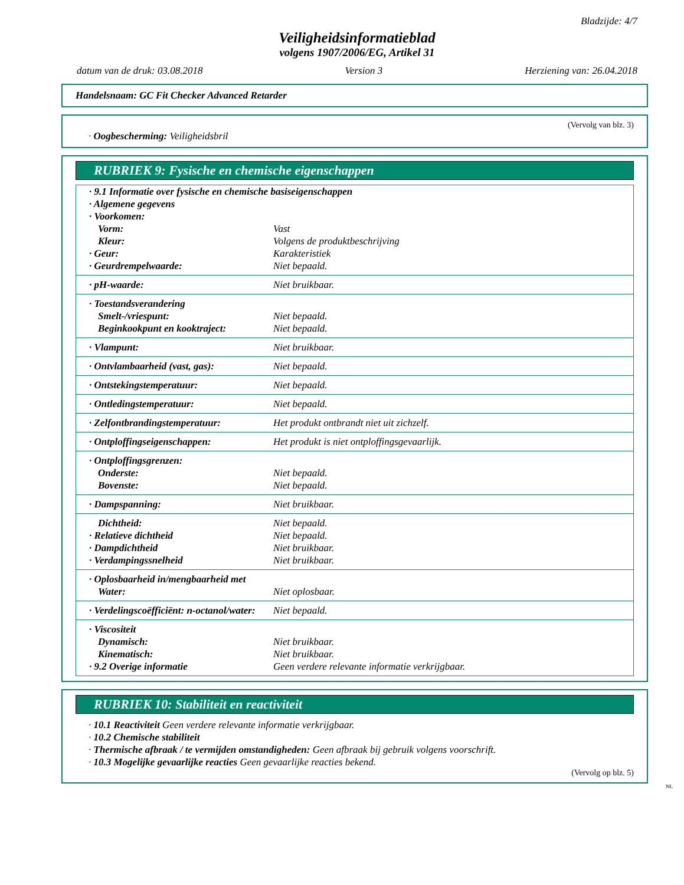Bladzijde: 4/7
Veiligheidsinformatieblad
volgens 1907/2006/EG, Artikel 31
datum van de druk: 03.08.2018 Version 3 Herziening van: 26.04.2018
Handelsnaam: GC Fit Checker Advanced Retarder
(Vervolg van blz. 3)
· Oogbescherming: Veiligheidsbril
RUBRIEK 9: Fysische en chemische eigenschappen
| · 9.1 Informatie over fysische en chemische basiseigenschappen | |
| · Algemene gegevens | |
| · Voorkomen: | |
| Vorm: | Vast |
| Kleur: | Volgens de produktbeschrijving |
| · Geur: | Karakteristiek |
| · Geurdrempelwaarde: | Niet bepaald. |
| · pH-waarde: | Niet bruikbaar. |
| · Toestandsverandering | |
| Smelt-/vriespunt: | Niet bepaald. |
| Beginkookpunt en kooktraject: | Niet bepaald. |
| · Vlampunt: | Niet bruikbaar. |
| · Ontvlambaarheid (vast, gas): | Niet bepaald. |
| · Ontstekingstemperatuur: | Niet bepaald. |
| · Ontledingstemperatuur: | Niet bepaald. |
| · Zelfontbrandingstemperatuur: | Het produkt ontbrandt niet uit zichzelf. |
| · Ontploffingseigenschappen: | Het produkt is niet ontploffingsgevaarlijk. |
| · Ontploffingsgrenzen: | |
| Onderste: | Niet bepaald. |
| Bovenste: | Niet bepaald. |
| · Dampspanning: | Niet bruikbaar. |
| Dichtheid: | Niet bepaald. |
| · Relatieve dichtheid | Niet bepaald. |
| · Dampdichtheid | Niet bruikbaar. |
| · Verdampingssnelheid | Niet bruikbaar. |
| · Oplosbaarheid in/mengbaarheid met | |
| Water: | Niet oplosbaar. |
| · Verdelingscoëfficiënt: n-octanol/water: | Niet bepaald. |
| · Viscositeit | |
| Dynamisch: | Niet bruikbaar. |
| Kinematisch: | Niet bruikbaar. |
| · 9.2 Overige informatie | Geen verdere relevante informatie verkrijgbaar. |
RUBRIEK 10: Stabiliteit en reactiviteit
· 10.1 Reactiviteit Geen verdere relevante informatie verkrijgbaar.
· 10.2 Chemische stabiliteit
· Thermische afbraak / te vermijden omstandigheden: Geen afbraak bij gebruik volgens voorschrift.
· 10.3 Mogelijke gevaarlijke reacties Geen gevaarlijke reacties bekend.
(Vervolg op blz. 5)
NL